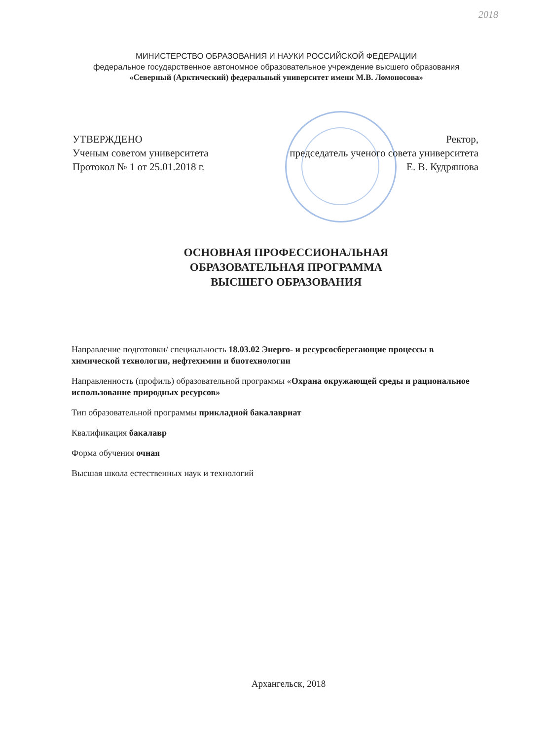2018
МИНИСТЕРСТВО ОБРАЗОВАНИЯ И НАУКИ РОССИЙСКОЙ ФЕДЕРАЦИИ
федеральное государственное автономное образовательное учреждение высшего образования
«Северный (Арктический) федеральный университет имени М.В. Ломоносова»
УТВЕРЖДЕНО
Ученым советом университета
Протокол № 1 от 25.01.2018 г.
Ректор,
председатель ученого совета университета
Е. В. Кудряшова
ОСНОВНАЯ ПРОФЕССИОНАЛЬНАЯ
ОБРАЗОВАТЕЛЬНАЯ ПРОГРАММА
ВЫСШЕГО ОБРАЗОВАНИЯ
Направление подготовки/ специальность 18.03.02 Энерго- и ресурсосберегающие процессы в химической технологии, нефтехимии и биотехнологии
Направленность (профиль) образовательной программы «Охрана окружающей среды и рациональное использование природных ресурсов»
Тип образовательной программы прикладной бакалавриат
Квалификация бакалавр
Форма обучения очная
Высшая школа естественных наук и технологий
Архангельск, 2018